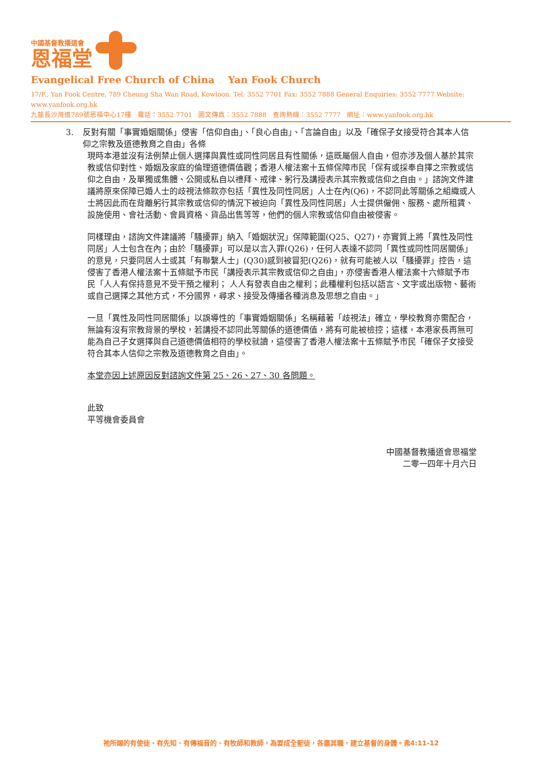中國基督教播道會
恩福堂
Evangelical Free Church of China Yan Fook Church
17/F., Yan Fook Centre, 789 Cheung Sha Wan Road, Kowloon. Tel: 3552 7701 Fax: 3552 7888 General Enquiries: 3552 7777 Website: www.yanfook.org.hk
九龍長沙灣道789號恩福中心17樓 電話：3552 7701 圖文傳真：3552 7888 查詢熱線：3552 7777 網址：www.yanfook.org.hk
3. 反對有關「事實婚姻關係」侵害「信仰自由」、「良心自由」、「言論自由」以及「確保子女接受符合其本人信仰之宗教及道德教育之自由」各條
現時本港並沒有法例禁止個人選擇與異性或同性同居且有性關係，這既屬個人自由，但亦涉及個人基於其宗教或信仰對性、婚姻及家庭的倫理道德價值觀；香港人權法案十五條保障市民「保有或採奉自擇之宗教或信仰之自由，及單獨或集體、公開或私自以禮拜、戒律、躬行及講授表示其宗教或信仰之自由。」諮詢文件建議將原來保障已婚人士的歧視法條款亦包括「異性及同性同居」人士在內(Q6)，不認同此等關係之組織或人士將因此而在背離躬行其宗教或信仰的情況下被迫向「異性及同性同居」人士提供僱佣、服務、處所租賃、設施使用、會社活動、會員資格、貨品出售等等，他們的個人宗教或信仰自由被侵害。
同樣理由，諮詢文件建議將「騷擾罪」納入「婚姻狀況」保障範圍(Q25、Q27)，亦實質上將「異性及同性同居」人士包含在內；由於「騷擾罪」可以是以言入罪(Q26)，任何人表達不認同「異性或同性同居關係」的意見，只要同居人士或其「有聯繫人士」(Q30)感到被冒犯(Q26)，就有可能被人以「騷擾罪」控告，這侵害了香港人權法案十五條賦予市民「講授表示其宗教或信仰之自由」，亦侵害香港人權法案十六條賦予市民「人人有保持意見不受干預之權利； 人人有發表自由之權利；此種權利包括以語言、文字或出版物、藝術或自己選擇之其他方式，不分國界，尋求、接受及傳播各種消息及思想之自由。」
一旦「異性及同性同居關係」以誤導性的「事實婚姻關係」名稱藉著「歧視法」確立，學校教育亦需配合，無論有沒有宗教背景的學校，若講授不認同此等關係的道德價值，將有可能被檢控；這樣，本港家長再無可能為自己子女選擇與自己道德價值相符的學校就讀，這侵害了香港人權法案十五條賦予市民「確保子女接受符合其本人信仰之宗教及道德教育之自由」。
本堂亦因上述原因反對諮詢文件第 25、26、27、30 各問題。
此致
平等機會委員會
中國基督教播道會恩福堂
二零一四年十月六日
祂所賜的有使徒、有先知、有傳福音的、有牧師和教師，為要成全聖徒，各盡其職，建立基督的身體。弗4:11-12